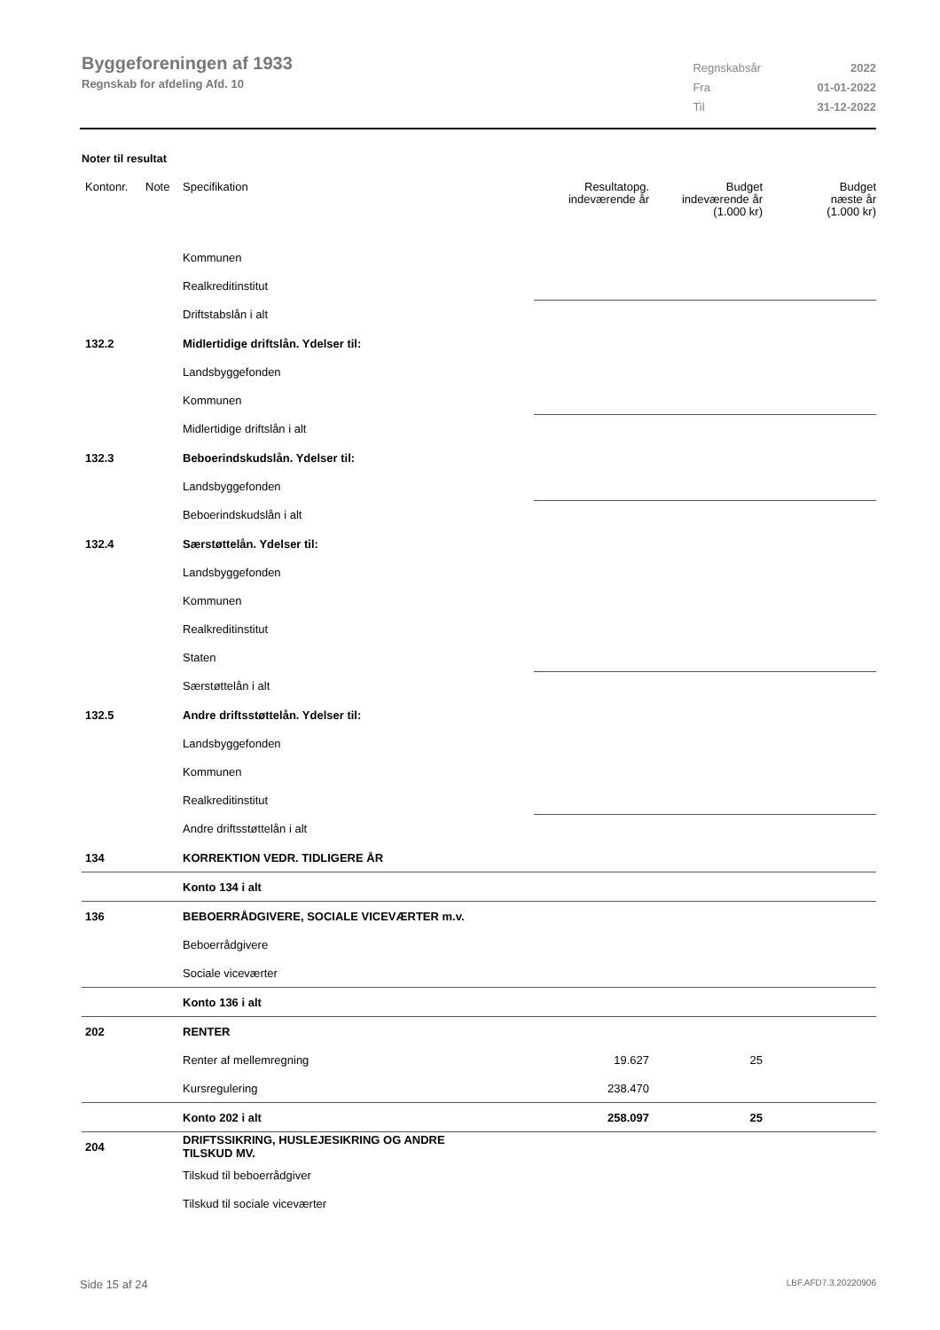Byggeforeningen af 1933
Regnskab for afdeling Afd. 10
| Regnskabsår | 2022 |
| Fra | 01-01-2022 |
| Til | 31-12-2022 |
Noter til resultat
| Kontonr. | Note | Specifikation | Resultatopg. indeværende år | Budget indeværende år (1.000 kr) | Budget næste år (1.000 kr) |
| --- | --- | --- | --- | --- | --- |
| | | Kommunen | | | |
| | | Realkreditinstitut | | | |
| | | Driftstabslån i alt | | | |
| 132.2 | | Midlertidige driftslån. Ydelser til: | | | |
| | | Landsbyggefonden | | | |
| | | Kommunen | | | |
| | | Midlertidige driftslån i alt | | | |
| 132.3 | | Beboerindskudslån. Ydelser til: | | | |
| | | Landsbyggefonden | | | |
| | | Beboerindskudslån i alt | | | |
| 132.4 | | Særstøttelån. Ydelser til: | | | |
| | | Landsbyggefonden | | | |
| | | Kommunen | | | |
| | | Realkreditinstitut | | | |
| | | Staten | | | |
| | | Særstøttelån i alt | | | |
| 132.5 | | Andre driftsstøttelån. Ydelser til: | | | |
| | | Landsbyggefonden | | | |
| | | Kommunen | | | |
| | | Realkreditinstitut | | | |
| | | Andre driftsstøttelån i alt | | | |
| 134 | | KORREKTION VEDR. TIDLIGERE ÅR | | | |
| | | Konto 134 i alt | | | |
| 136 | | BEBOERRÅDGIVERE, SOCIALE VICEVÆRTER m.v. | | | |
| | | Beboerrådgivere | | | |
| | | Sociale viceværter | | | |
| | | Konto 136 i alt | | | |
| 202 | | RENTER | | | |
| | | Renter af mellemregning | 19.627 | 25 | |
| | | Kursregulering | 238.470 | | |
| | | Konto 202 i alt | 258.097 | 25 | |
| 204 | | DRIFTSSIKRING, HUSLEJESIKRING OG ANDRE TILSKUD MV. | | | |
| | | Tilskud til beboerrådgiver | | | |
| | | Tilskud til sociale viceværter | | | |
Side 15 af 24 LBF.AFD7.3.20220906